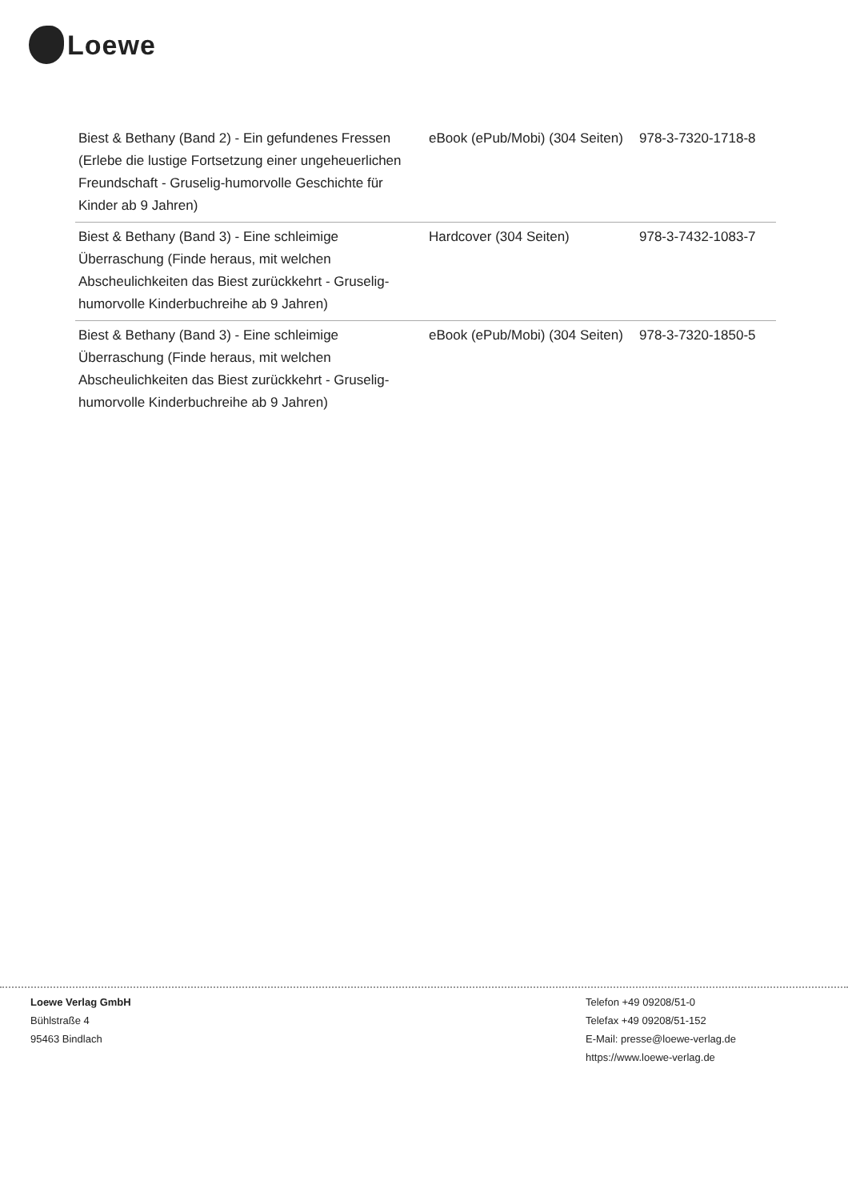Loewe
| Biest & Bethany (Band 2) - Ein gefundenes Fressen (Erlebe die lustige Fortsetzung einer ungeheuerlichen Freundschaft - Gruselig-humorvolle Geschichte für Kinder ab 9 Jahren) | eBook (ePub/Mobi) (304 Seiten) | 978-3-7320-1718-8 |
| Biest & Bethany (Band 3) - Eine schleimige Überraschung (Finde heraus, mit welchen Abscheulichkeiten das Biest zurückkehrt - Gruselig-humorvolle Kinderbuchreihe ab 9 Jahren) | Hardcover (304 Seiten) | 978-3-7432-1083-7 |
| Biest & Bethany (Band 3) - Eine schleimige Überraschung (Finde heraus, mit welchen Abscheulichkeiten das Biest zurückkehrt - Gruselig-humorvolle Kinderbuchreihe ab 9 Jahren) | eBook (ePub/Mobi) (304 Seiten) | 978-3-7320-1850-5 |
Loewe Verlag GmbH
Bühlstraße 4
95463 Bindlach
Telefon +49 09208/51-0
Telefax +49 09208/51-152
E-Mail: presse@loewe-verlag.de
https://www.loewe-verlag.de